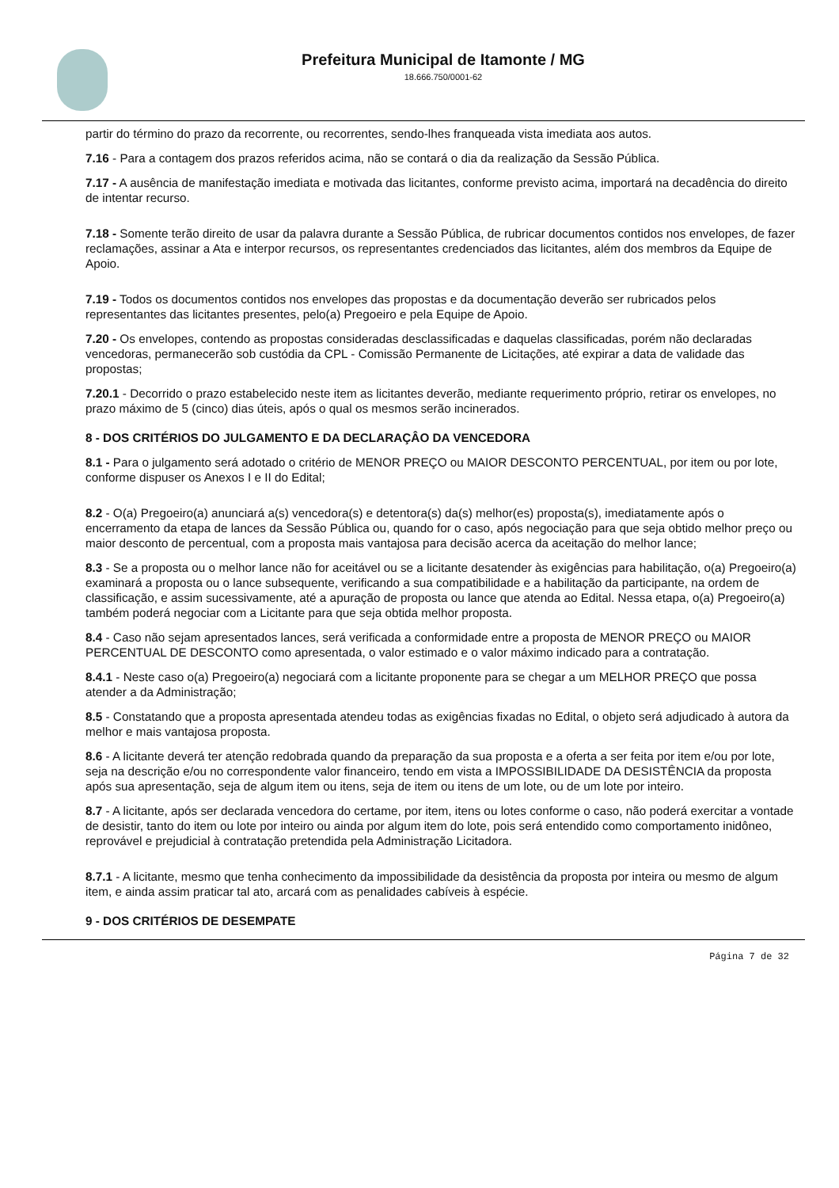Prefeitura Municipal de Itamonte / MG
18.666.750/0001-62
partir do término do prazo da recorrente, ou recorrentes, sendo-lhes franqueada vista imediata aos autos.
7.16 - Para a contagem dos prazos referidos acima, não se contará o dia da realização da Sessão Pública.
7.17 - A ausência de manifestação imediata e motivada das licitantes, conforme previsto acima, importará na decadência do direito de intentar recurso.
7.18 - Somente terão direito de usar da palavra durante a Sessão Pública, de rubricar documentos contidos nos envelopes, de fazer reclamações, assinar a Ata e interpor recursos, os representantes credenciados das licitantes, além dos membros da Equipe de Apoio.
7.19 - Todos os documentos contidos nos envelopes das propostas e da documentação deverão ser rubricados pelos representantes das licitantes presentes, pelo(a) Pregoeiro e pela Equipe de Apoio.
7.20 - Os envelopes, contendo as propostas consideradas desclassificadas e daquelas classificadas, porém não declaradas vencedoras, permanecerão sob custódia da CPL - Comissão Permanente de Licitações, até expirar a data de validade das propostas;
7.20.1 - Decorrido o prazo estabelecido neste item as licitantes deverão, mediante requerimento próprio, retirar os envelopes, no prazo máximo de 5 (cinco) dias úteis, após o qual os mesmos serão incinerados.
8 - DOS CRITÉRIOS DO JULGAMENTO E DA DECLARAÇÂO DA VENCEDORA
8.1 - Para o julgamento será adotado o critério de MENOR PREÇO ou MAIOR DESCONTO PERCENTUAL, por item ou por lote, conforme dispuser os Anexos I e II do Edital;
8.2 - O(a) Pregoeiro(a) anunciará a(s) vencedora(s) e detentora(s) da(s) melhor(es) proposta(s), imediatamente após o encerramento da etapa de lances da Sessão Pública ou, quando for o caso, após negociação para que seja obtido melhor preço ou maior desconto de percentual, com a proposta mais vantajosa para decisão acerca da aceitação do melhor lance;
8.3 - Se a proposta ou o melhor lance não for aceitável ou se a licitante desatender às exigências para habilitação, o(a) Pregoeiro(a) examinará a proposta ou o lance subsequente, verificando a sua compatibilidade e a habilitação da participante, na ordem de classificação, e assim sucessivamente, até a apuração de proposta ou lance que atenda ao Edital. Nessa etapa, o(a) Pregoeiro(a) também poderá negociar com a Licitante para que seja obtida melhor proposta.
8.4 - Caso não sejam apresentados lances, será verificada a conformidade entre a proposta de MENOR PREÇO ou MAIOR PERCENTUAL DE DESCONTO como apresentada, o valor estimado e o valor máximo indicado para a contratação.
8.4.1 - Neste caso o(a) Pregoeiro(a) negociará com a licitante proponente para se chegar a um MELHOR PREÇO que possa atender a da Administração;
8.5 - Constatando que a proposta apresentada atendeu todas as exigências fixadas no Edital, o objeto será adjudicado à autora da melhor e mais vantajosa proposta.
8.6 - A licitante deverá ter atenção redobrada quando da preparação da sua proposta e a oferta a ser feita por item e/ou por lote, seja na descrição e/ou no correspondente valor financeiro, tendo em vista a IMPOSSIBILIDADE DA DESISTÊNCIA da proposta após sua apresentação, seja de algum item ou itens, seja de item ou itens de um lote, ou de um lote por inteiro.
8.7 - A licitante, após ser declarada vencedora do certame, por item, itens ou lotes conforme o caso, não poderá exercitar a vontade de desistir, tanto do item ou lote por inteiro ou ainda por algum item do lote, pois será entendido como comportamento inidôneo, reprovável e prejudicial à contratação pretendida pela Administração Licitadora.
8.7.1 - A licitante, mesmo que tenha conhecimento da impossibilidade da desistência da proposta por inteira ou mesmo de algum item, e ainda assim praticar tal ato, arcará com as penalidades cabíveis à espécie.
9 - DOS CRITÉRIOS DE DESEMPATE
Página 7 de 32